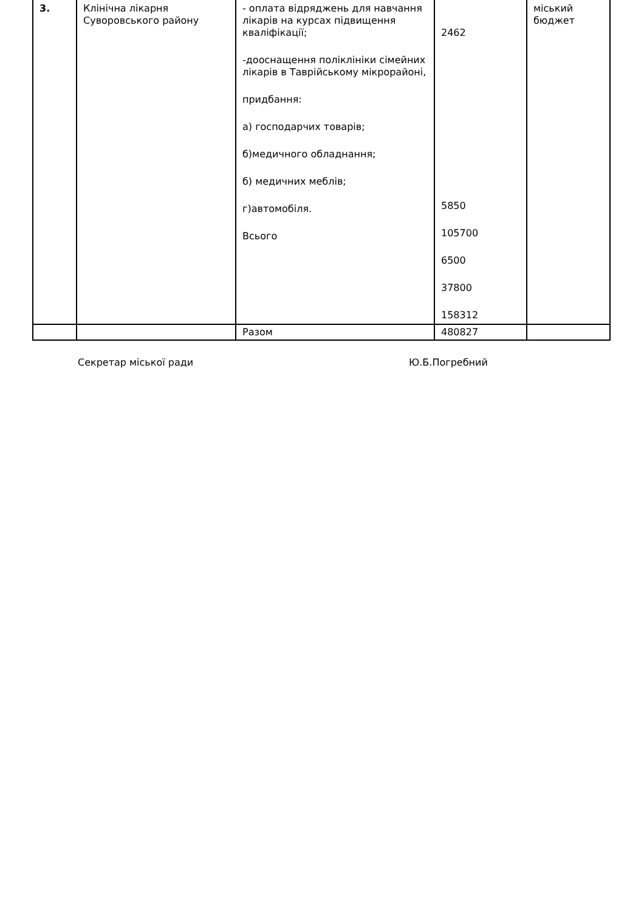| 3. | Клінічна лікарня Суворовського району | - оплата відряджень для навчання лікарів на курсах підвищення кваліфікації; -дооснащення поліклініки сімейних лікарів в Таврійському мікрорайоні, придбання: а) господарчих товарів; б)медичного обладнання; б) медичних меблів; г)автомобіля. Всього | 2462 5850 105700 6500 37800 158312 | міський бюджет |
| | | Разом | 480827 | |
Секретар міської ради Ю.Б.Погребний